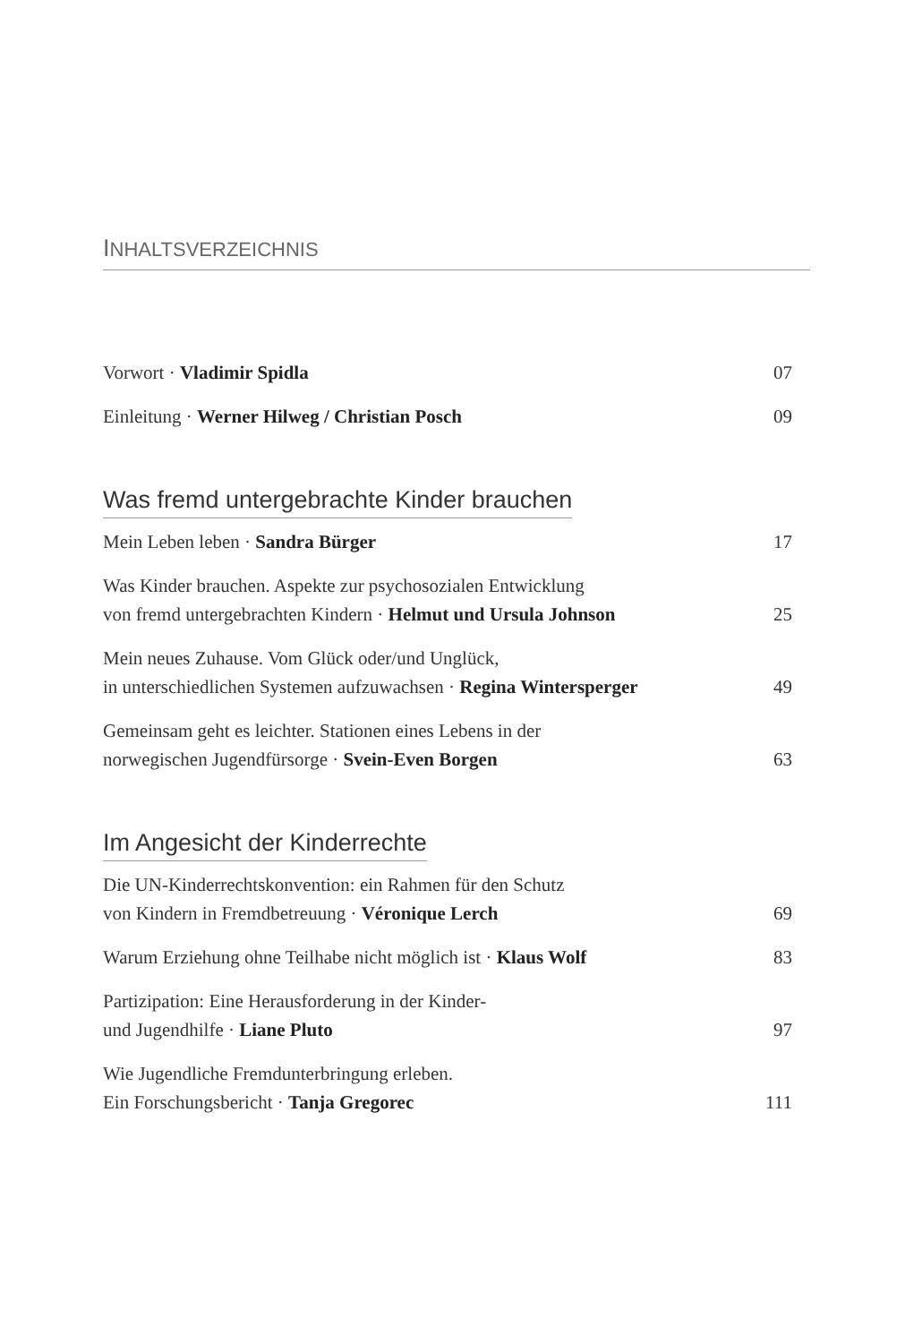INHALTSVERZEICHNIS
Vorwort · Vladimir Spidla
07
Einleitung · Werner Hilweg / Christian Posch
09
Was fremd untergebrachte Kinder brauchen
Mein Leben leben · Sandra Bürger
17
Was Kinder brauchen. Aspekte zur psychosozialen Entwicklung
von fremd untergebrachten Kindern · Helmut und Ursula Johnson
25
Mein neues Zuhause. Vom Glück oder/und Unglück,
in unterschiedlichen Systemen aufzuwachsen · Regina Wintersperger
49
Gemeinsam geht es leichter. Stationen eines Lebens in der
norwegischen Jugendfürsorge · Svein-Even Borgen
63
Im Angesicht der Kinderrechte
Die UN-Kinderrechtskonvention: ein Rahmen für den Schutz
von Kindern in Fremdbetreuung · Véronique Lerch
69
Warum Erziehung ohne Teilhabe nicht möglich ist · Klaus Wolf
83
Partizipation: Eine Herausforderung in der Kinder-
und Jugendhilfe · Liane Pluto
97
Wie Jugendliche Fremdunterbringung erleben.
Ein Forschungsbericht · Tanja Gregorec
111